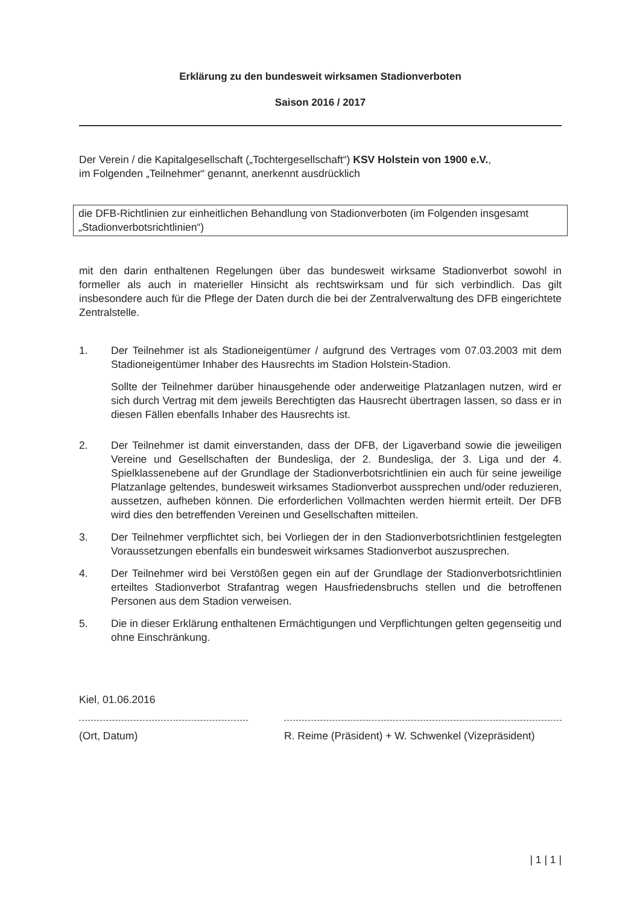Erklärung zu den bundesweit wirksamen Stadionverboten
Saison 2016 / 2017
Der Verein / die Kapitalgesellschaft („Tochtergesellschaft“) KSV Holstein von 1900 e.V.,
im Folgenden „Teilnehmer“ genannt, anerkennt ausdrücklich
die DFB-Richtlinien zur einheitlichen Behandlung von Stadionverboten (im Folgenden insgesamt „Stadionverbotsrichtlinien“)
mit den darin enthaltenen Regelungen über das bundesweit wirksame Stadionverbot sowohl in formeller als auch in materieller Hinsicht als rechtswirksam und für sich verbindlich. Das gilt insbesondere auch für die Pflege der Daten durch die bei der Zentralverwaltung des DFB eingerichtete Zentralstelle.
1. Der Teilnehmer ist als Stadioneigentümer / aufgrund des Vertrages vom 07.03.2003 mit dem Stadioneigentümer Inhaber des Hausrechts im Stadion Holstein-Stadion.
Sollte der Teilnehmer darüber hinausgehende oder anderweitige Platzanlagen nutzen, wird er sich durch Vertrag mit dem jeweils Berechtigten das Hausrecht übertragen lassen, so dass er in diesen Fällen ebenfalls Inhaber des Hausrechts ist.
2. Der Teilnehmer ist damit einverstanden, dass der DFB, der Ligaverband sowie die jeweiligen Vereine und Gesellschaften der Bundesliga, der 2. Bundesliga, der 3. Liga und der 4. Spielklassenebene auf der Grundlage der Stadionverbotsrichtlinien ein auch für seine jeweilige Platzanlage geltendes, bundesweit wirksames Stadionverbot aussprechen und/oder reduzieren, aussetzen, aufheben können. Die erforderlichen Vollmachten werden hiermit erteilt. Der DFB wird dies den betreffenden Vereinen und Gesellschaften mitteilen.
3. Der Teilnehmer verpflichtet sich, bei Vorliegen der in den Stadionverbotsrichtlinien festgelegten Voraussetzungen ebenfalls ein bundesweit wirksames Stadionverbot auszusprechen.
4. Der Teilnehmer wird bei Verstößen gegen ein auf der Grundlage der Stadionverbotsrichtlinien erteiltes Stadionverbot Strafantrag wegen Hausfriedensbruchs stellen und die betroffenen Personen aus dem Stadion verweisen.
5. Die in dieser Erklärung enthaltenen Ermächtigungen und Verpflichtungen gelten gegenseitig und ohne Einschränkung.
Kiel, 01.06.2016
(Ort, Datum)
R. Reime (Präsident) + W. Schwenkel (Vizepräsident)
| 1 | 1 |